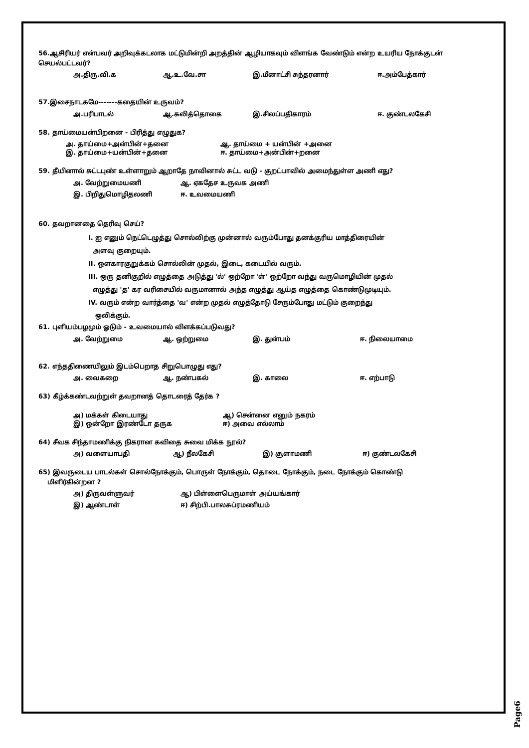56.ஆசிரியர் என்பவர் அறிவுக்கடலாக மட்டுமின்றி அறத்தின் ஆழியாகவும் விளங்க வேண்டும் என்ற உயரிய நோக்குடன் செயல்பட்டவர்?
அ.திரு.வி.க ஆ.உ.வே.சா இ.மீனாட்சி சுந்தரனார் ஈ.அம்பேத்கார்
57.இசைநாடகமே-------கதையின் உருவம்?
அ.பரிபாடல் ஆ.கலித்தொகை இ.சிலப்பதிகாரம் ஈ. குண்டலகேசி
58. தாய்மையன்பிறனை - பிரித்து எழுதுக?
அ. தாய்மை+அன்பின்+தனை ஆ. தாய்மை + யன்பின் +அனை
இ. தாய்மை+யன்பின்+தனை ஈ. தாய்மை+அன்பின்+றனை
59. தீயினால் சுட்டபுண் உள்ளாறும் ஆறாதே நாவினால் சுட்ட வடு - குறட்பாவில் அமைந்துள்ள அணி எது?
அ. வேற்றுமையணி ஆ. ஏகதேச உருவக அணி
இ. பிறிதுமொழிதலணி ஈ. உவமையணி
60. தவறானதை தெரிவு செய்?
I. ஐ எனும் நெட்டெழுத்து சொல்லிற்கு முன்னால் வரும்போது தனக்குரிய மாத்திரையின்
அளவு குறையும்.
II. ஔகாரகுறுக்கம் சொல்லின் முதல், இடை, கடையில் வரும்.
III. ஒரு தனிகுறில் எழுத்தை அடுத்து 'ல்' ஒற்றோ 'ள்' ஒற்றோ வந்து வருமொழியின் முதல்
எழுத்து 'த' கர வரிசையில் வருமானால் அந்த எழுத்து ஆய்த எழுத்தை கொண்டுமுடியும்.
IV. வரும் என்ற வார்த்தை 'வ' என்ற முதல் எழுத்தோடு சேரும்போது மட்டும் குறைந்து
ஒலிக்கும்.
61. புளியம்பழமும் ஓடும் - உவமையால் விளக்கப்படுவது?
அ. வேற்றுமை ஆ. ஒற்றுமை இ. துன்பம் ஈ. நிலையாமை
62. எந்ததிணையிலும் இடம்பெறாத சிறுபொழுது எது?
அ. வைகறை ஆ. நண்பகல் இ. காலை ஈ. எற்பாடு
63) கீழ்க்கண்டவற்றுள் தவறானத் தொடரைத் தேர்க ?
அ) மக்கள் கிடையாது ஆ) சென்னை எனும் நகரம்
இ) ஒன்றோ இரண்டோ தருக ஈ) அவை எல்லாம்
64) சீவக சிந்தாமணிக்கு நிகரான கவிதை சுவை மிக்க நூல்?
அ) வளையாபதி ஆ) நீலகேசி இ) சூளாமணி ஈ) குண்டலகேசி
65) இவருடைய பாடல்கள் சொல்நோக்கும், பொருள் நோக்கும், தொடை நோக்கும், நடை நோக்கும் கொண்டு
மிளிர்கின்றன ?
அ) திருவள்ளுவர் ஆ) பிள்ளைபெருமாள் அய்யங்கார்
இ) ஆண்டாள் ஈ) சிற்பி.பாலசுப்ரமணியம்
Page6